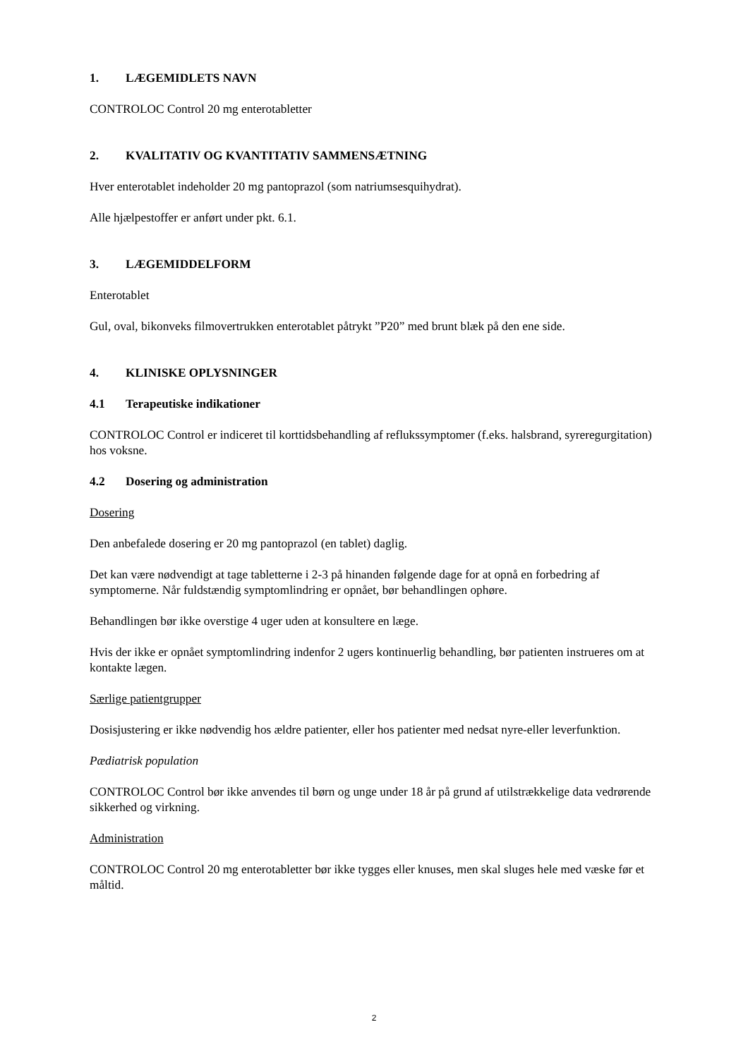1. LÆGEMIDLETS NAVN
CONTROLOC Control 20 mg enterotabletter
2. KVALITATIV OG KVANTITATIV SAMMENSÆTNING
Hver enterotablet indeholder 20 mg pantoprazol (som natriumsesquihydrat).
Alle hjælpestoffer er anført under pkt. 6.1.
3. LÆGEMIDDELFORM
Enterotablet
Gul, oval, bikonveks filmovertrukken enterotablet påtrykt ”P20” med brunt blæk på den ene side.
4. KLINISKE OPLYSNINGER
4.1 Terapeutiske indikationer
CONTROLOC Control er indiceret til korttidsbehandling af reflukssymptomer (f.eks. halsbrand, syreregurgitation) hos voksne.
4.2 Dosering og administration
Dosering
Den anbefalede dosering er 20 mg pantoprazol (en tablet) daglig.
Det kan være nødvendigt at tage tabletterne i 2-3 på hinanden følgende dage for at opnå en forbedring af symptomerne. Når fuldstændig symptomlindring er opnået, bør behandlingen ophøre.
Behandlingen bør ikke overstige 4 uger uden at konsultere en læge.
Hvis der ikke er opnået symptomlindring indenfor 2 ugers kontinuerlig behandling, bør patienten instrueres om at kontakte lægen.
Særlige patientgrupper
Dosisjustering er ikke nødvendig hos ældre patienter, eller hos patienter med nedsat nyre-eller leverfunktion.
Pædiatrisk population
CONTROLOC Control bør ikke anvendes til børn og unge under 18 år på grund af utilstrækkelige data vedrørende sikkerhed og virkning.
Administration
CONTROLOC Control 20 mg enterotabletter bør ikke tygges eller knuses, men skal sluges hele med væske før et måltid.
2